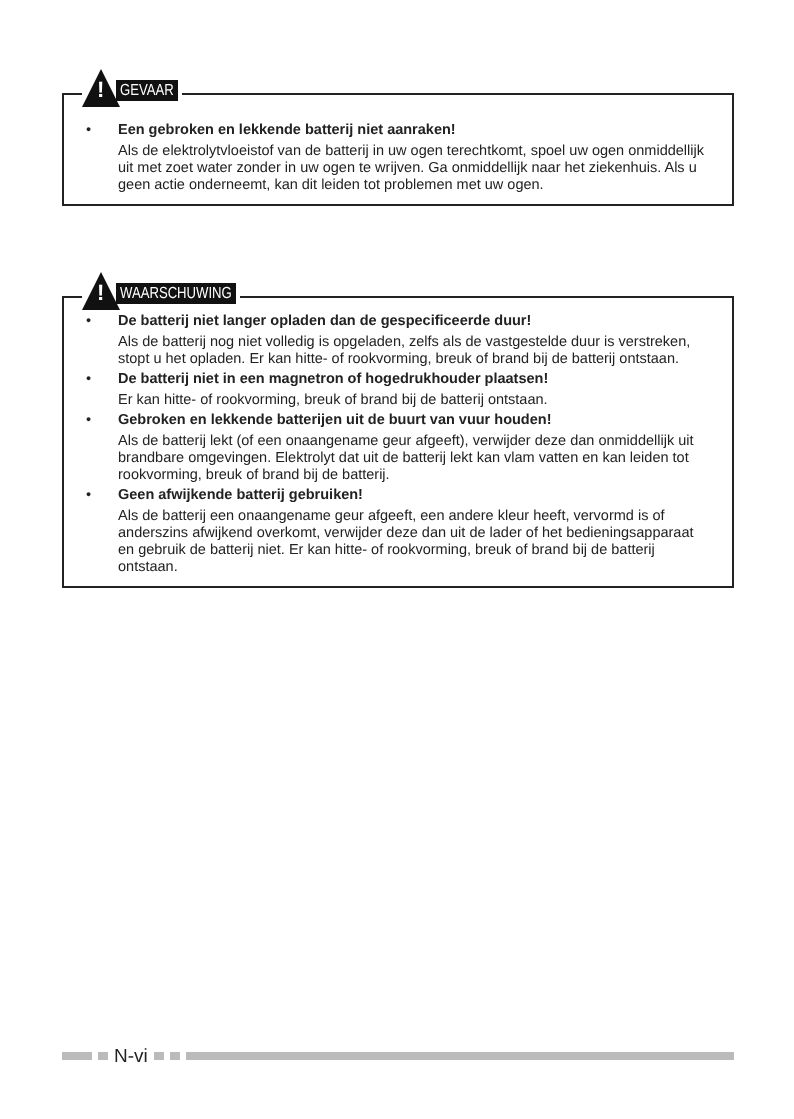!
GEVAAR
• Een gebroken en lekkende batterij niet aanraken!
Als de elektrolytvloeistof van de batterij in uw ogen terechtkomt, spoel uw ogen onmiddellijk uit met zoet water zonder in uw ogen te wrijven. Ga onmiddellijk naar het ziekenhuis. Als u geen actie onderneemt, kan dit leiden tot problemen met uw ogen.
!
WAARSCHUWING
• De batterij niet langer opladen dan de gespecificeerde duur!
Als de batterij nog niet volledig is opgeladen, zelfs als de vastgestelde duur is verstreken, stopt u het opladen. Er kan hitte- of rookvorming, breuk of brand bij de batterij ontstaan.
• De batterij niet in een magnetron of hogedrukhouder plaatsen!
Er kan hitte- of rookvorming, breuk of brand bij de batterij ontstaan.
• Gebroken en lekkende batterijen uit de buurt van vuur houden!
Als de batterij lekt (of een onaangename geur afgeeft), verwijder deze dan onmiddellijk uit brandbare omgevingen. Elektrolyt dat uit de batterij lekt kan vlam vatten en kan leiden tot rookvorming, breuk of brand bij de batterij.
• Geen afwijkende batterij gebruiken!
Als de batterij een onaangename geur afgeeft, een andere kleur heeft, vervormd is of anderszins afwijkend overkomt, verwijder deze dan uit de lader of het bedieningsapparaat en gebruik de batterij niet. Er kan hitte- of rookvorming, breuk of brand bij de batterij ontstaan.
N-vi